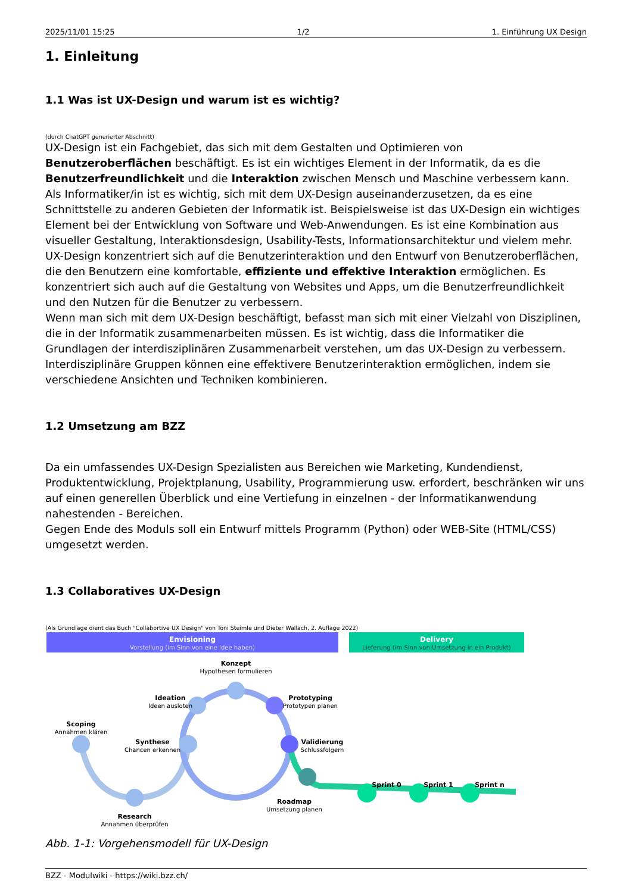2025/11/01 15:25 1/2 1. Einführung UX Design
1. Einleitung
1.1 Was ist UX-Design und warum ist es wichtig?
(durch ChatGPT generierter Abschnitt)
UX-Design ist ein Fachgebiet, das sich mit dem Gestalten und Optimieren von Benutzeroberflächen beschäftigt. Es ist ein wichtiges Element in der Informatik, da es die Benutzerfreundlichkeit und die Interaktion zwischen Mensch und Maschine verbessern kann.
Als Informatiker/in ist es wichtig, sich mit dem UX-Design auseinanderzusetzen, da es eine Schnittstelle zu anderen Gebieten der Informatik ist. Beispielsweise ist das UX-Design ein wichtiges Element bei der Entwicklung von Software und Web-Anwendungen. Es ist eine Kombination aus visueller Gestaltung, Interaktionsdesign, Usability-Tests, Informationsarchitektur und vielem mehr.
UX-Design konzentriert sich auf die Benutzerinteraktion und den Entwurf von Benutzeroberflächen, die den Benutzern eine komfortable, effiziente und effektive Interaktion ermöglichen. Es konzentriert sich auch auf die Gestaltung von Websites und Apps, um die Benutzerfreundlichkeit und den Nutzen für die Benutzer zu verbessern.
Wenn man sich mit dem UX-Design beschäftigt, befasst man sich mit einer Vielzahl von Disziplinen, die in der Informatik zusammenarbeiten müssen. Es ist wichtig, dass die Informatiker die Grundlagen der interdisziplinären Zusammenarbeit verstehen, um das UX-Design zu verbessern. Interdisziplinäre Gruppen können eine effektivere Benutzerinteraktion ermöglichen, indem sie verschiedene Ansichten und Techniken kombinieren.
1.2 Umsetzung am BZZ
Da ein umfassendes UX-Design Spezialisten aus Bereichen wie Marketing, Kundendienst, Produktentwicklung, Projektplanung, Usability, Programmierung usw. erfordert, beschränken wir uns auf einen generellen Überblick und eine Vertiefung in einzelnen - der Informatikanwendung nahestenden - Bereichen.
Gegen Ende des Moduls soll ein Entwurf mittels Programm (Python) oder WEB-Site (HTML/CSS) umgesetzt werden.
1.3 Collaboratives UX-Design
(Als Grundlage dient das Buch "Collabortive UX Design" von Toni Steimle und Dieter Wallach, 2. Auflage 2022)
Envisioning
Vorstellung (im Sinn von eine Idee haben)
Delivery
Lieferung (im Sinn von Umsetzung in ein Produkt)
Scoping
Research
Synthese
Ideation
Konzept
Prototyping
Validierung
Roadmap
Sprint 0
Sprint 1
Sprint n
Annahmen klären
Annahmen überprüfen
Chancen erkennen
Ideen ausloten
Hypothesen formulieren
Prototypen planen
Schlussfolgern
Umsetzung planen
Abb. 1-1: Vorgehensmodell für UX-Design
BZZ - Modulwiki - https://wiki.bzz.ch/